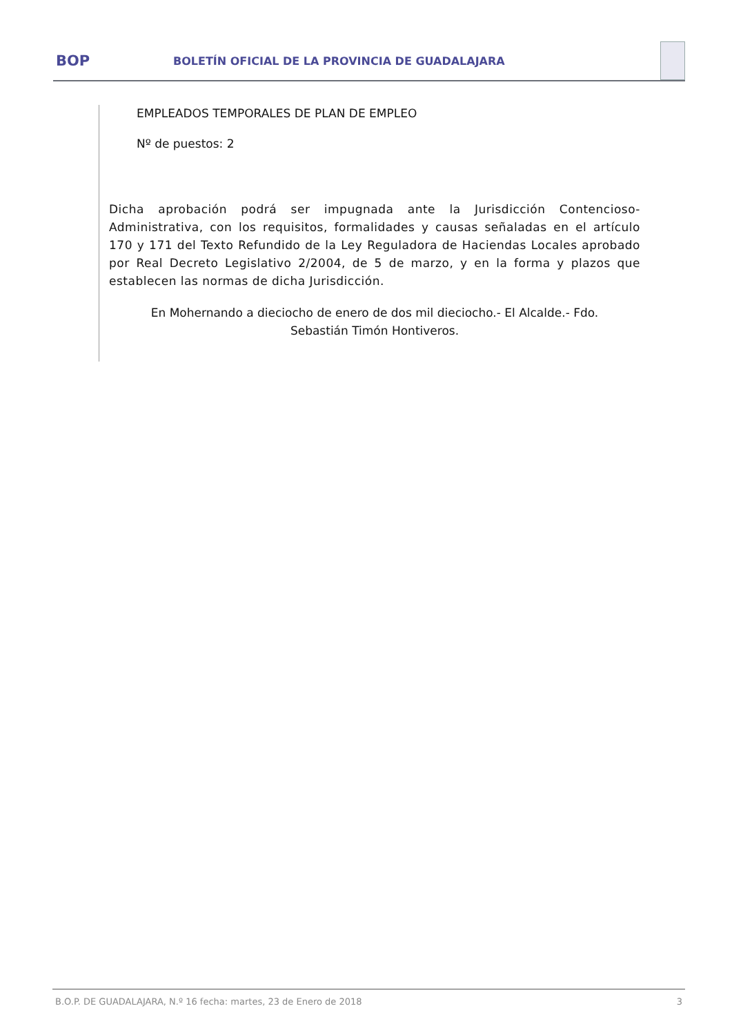BOP
BOLETÍN OFICIAL DE LA PROVINCIA DE GUADALAJARA
EMPLEADOS TEMPORALES DE PLAN DE EMPLEO
Nº de puestos: 2
Dicha aprobación podrá ser impugnada ante la Jurisdicción Contencioso-Administrativa, con los requisitos, formalidades y causas señaladas en el artículo 170 y 171 del Texto Refundido de la Ley Reguladora de Haciendas Locales aprobado por Real Decreto Legislativo 2/2004, de 5 de marzo, y en la forma y plazos que establecen las normas de dicha Jurisdicción.
En Mohernando a dieciocho de enero de dos mil dieciocho.- El Alcalde.- Fdo.
Sebastián Timón Hontiveros.
B.O.P. DE GUADALAJARA, N.º 16 fecha: martes, 23 de Enero de 2018 3